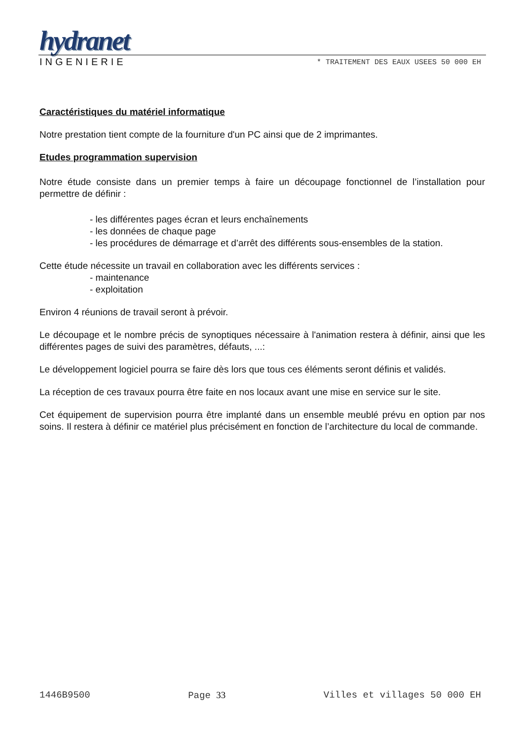hydranet
INGENIERIE * TRAITEMENT DES EAUX USEES 50 000 EH
Caractéristiques du matériel informatique
Notre prestation tient compte de la fourniture d'un PC ainsi que de 2 imprimantes.
Etudes programmation supervision
Notre étude consiste dans un premier temps à faire un découpage fonctionnel de l’installation pour permettre de définir :
- les différentes pages écran et leurs enchaînements
- les données de chaque page
- les procédures de démarrage et d’arrêt des différents sous-ensembles de la station.
Cette étude nécessite un travail en collaboration avec les différents services :
- maintenance
- exploitation
Environ 4 réunions de travail seront à prévoir.
Le découpage et le nombre précis de synoptiques nécessaire à l'animation restera à définir, ainsi que les différentes pages de suivi des paramètres, défauts, ...:
Le développement logiciel pourra se faire dès lors que tous ces éléments seront définis et validés.
La réception de ces travaux pourra être faite en nos locaux avant une mise en service sur le site.
Cet équipement de supervision pourra être implanté dans un ensemble meublé prévu en option par nos soins. Il restera à définir ce matériel plus précisément en fonction de l’architecture du local de commande.
1446B9500 Page 33 Villes et villages 50 000 EH